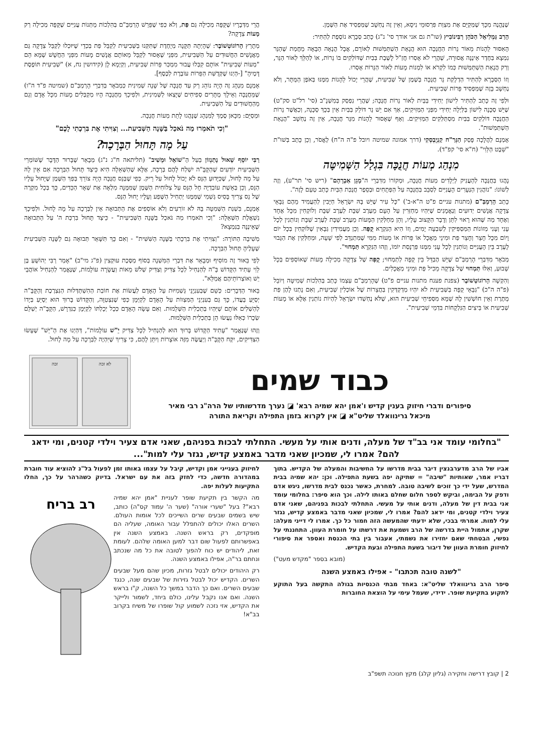שֶׁנֶּהֱנֶה מִכָּךְ שֶׁמְּקַיֵּם אֶת מִצְוַת פִּרְסוּמֵי נִיסָא, וְאֵין זֶה נֶחְשָׁב שֶׁמַּפְסִיד אֶת הַשֶּׁמֶן.
הָרַב גַּמְלִיאֵל הַכֹּהֵן רַבִּינוֹבִיץ (שו"ת גם אני אודך סי' נ"ג) כָּתַב סְבָרָא נוֹסֶפֶת לְהַתִּיר:
הָאִסּוּר לֵהָנוֹת מֵאוֹר נֵרוֹת הַחֲנֻכָּה הוּא הֲנָאַת הַשְׁתַּמְּשׁוּת לְאוֹרָם, אֲבָל הֲנָאָה הַבָּאָה מֵחֲמַת שֶׁהַנֵּר נִמְצָא בַּחֶדֶר אֵינֶנָּה אֲסוּרָה, שֶׁהֲרֵי לֹא אָסְרוּ חֲזַ"ל לָשֶׁבֶת בְּבַיִת שֶׁדּוֹלְקִים בּוֹ נֵרוֹת, אוֹ לְהַלֵּךְ לְאוֹר הַנֵּר, וְרַק הֲנָאַת הַשְׁתַּמְּשׁוּת כְּמוֹ לִקְרֹא אוֹ לִמְנוֹת מָעוֹת לְאוֹר הַנֵּרוֹת אָסְרוּ.
וְזוֹ הַסְּבָרָא לְהַתִּיר הַדְלָקַת נֵר חֲנֻכָּה בְּשֶׁמֶן שֶׁל שְׁבִיעִית, שֶׁהֲרֵי יָכוֹל לֵהָנוֹת מִמֶּנּוּ בְּאֹפֶן הַמֻּתָּר, וְלֹא נֶחְשָׁב בָּזֶה שֶׁמַּפְסִיד פֵּרוֹת שְׁבִיעִית.
וּלְפִי זֶה כָּתַב לְהַתִּיר לִישׁוֹן יְחִידִי בַּבַּיִת לְאוֹר נֵרוֹת חֲנֻכָּה; שֶׁהֲרֵי נִפְסַק בְּמִשְׁנָ"ב (סי' רל"ט סק"ט) שֶׁיֵּשׁ סַכָּנָה לִישׁוֹן בַּלַּיְלָה יְחִידִי מִפְּנֵי הַמַּזִּיקִים, אַךְ אִם יֵשׁ נֵר דּוֹלֵק בַּבַּיִת אֵין בְּכָךְ סַכָּנָה, וְכַאֲשֶׁר נֵרוֹת הַחֲנֻכָּה דּוֹלְקִים בַּבַּיִת מִסְתַּלְּקִים הַמַּזִּיקִים. וְאַף שֶׁאָסוּר לֵהָנוֹת מִנֵּר חֲנֻכָּה, אֵין זֶה נֶחְשָׁב "הֲנָאַת הַשְׁתַּמְּשׁוּת".
אָמְנָם לַהֲלָכָה פָּסַק הַגְּרַ"ח קַנְיֶבְסְקִי (דרך אמונה שמיטה ויובל פ"ה ה"ח) לֶאֱסֹר, וְכֵן כָּתַב בְּשׁוּ"ת "שֵׁבֶט הַלֵּוִי" (ח"א סי' קפ"ד).
מִנְהַג מְעוֹת חֲנֻכָּה בִּגְלַל הַשְּׁמִיטָּה
נָהֲגוּ בַּחֲנֻכָּה לְהַעֲנִיק לַיְלָדִים מְעוֹת חֲנֻכָּה, וּמְקוֹרוֹ מִדִּבְרֵי ה"מָגֵן אַבְרָהָם" (ריש סי' תר"ע), וְזֶה לְשׁוֹנוֹ: "נוֹהֲגִין הַנְּעָרִים הָעֲנִיִּים לְסַבֵּב בַּחֲנֻכָּה עַל הַפְּתָחִים וּבְסֵפֶר חֲנֻכַּת הַבַּיִת כָּתַב טַעַם לָזֶה".
כָּתַב הָרַמְבַּ"ם (מתנות עניים פ"ט ה"א-ב') "כָּל עִיר שֶׁיֵּשׁ בָּהּ יִשְׂרָאֵל חַיָּבִין לְהַעֲמִיד מֵהֶם גַּבָּאֵי צְדָקָה אֲנָשִׁים יְדוּעִים וְנֶאֱמָנִים שֶׁיִּהְיוּ מְחַזְּרִין עַל הָעָם מֵעֶרֶב שַׁבָּת לְעֶרֶב שַׁבָּת וְלוֹקְחִין מִכָּל אֶחָד וְאֶחָד מַה שֶּׁהוּא רָאוּי לִתֵּן וְדָבָר הַקָּצוּב עָלָיו, וְהֵן מְחַלְּקִין הַמָּעוֹת מֵעֶרֶב שַׁבָּת לְעֶרֶב שַׁבָּת וְנוֹתְנִין לְכָל עָנִי וְעָנִי מְזוֹנוֹת הַמַּסְפִּיקִין לְשִׁבְעָה יָמִים, וְזוֹ הִיא הַנִּקְרָא קֻפָּה. וְכֵן מַעֲמִידִין גַּבָּאִין שֶׁלּוֹקְחִין בְּכָל יוֹם וָיוֹם מִכָּל חָצֵר וְחָצֵר פַּת וּמִינֵי מַאֲכָל אוֹ פֵּרוֹת אוֹ מָעוֹת מִמִּי שֶׁמִּתְנַדֵּב לְפִי שָׁעָה, וּמְחַלְּקִין אֶת הַגָּבוּי לָעֶרֶב בֵּין הָעֲנִיִּים וְנוֹתְנִין לְכָל עָנִי מִמֶּנּוּ פַּרְנָסַת יוֹמוֹ, וְזֶהוּ הַנִּקְרָא תַּמְחוּי".
מְבֹאָר מִדִּבְרֵי הָרַמְבַּ"ם שֶׁיֵּשׁ הֶבְדֵּל בֵּין קֻפָּה לְתַמְחוּי; קֻפָּה שֶׁל צְדָקָה מְכִילָה מָעוֹת שֶׁאוֹסְפִים בְּכָל שָׁבוּעַ, וְאִלּוּ תַּמְחוּי שֶׁל צְדָקָה מֵכִיל פַּת וּמִינֵי מַאֲכָלִים.
וְהִקְשָׁה הָרוֹגוֹטְשׁוֹבֶר (צפנת פענח מתנות עניים פ"ט) שֶׁהָרַמְבַּ"ם עַצְמוֹ כָּתַב בְּהִלְכוֹת שְׁמִיטָּה וְיוֹבֵל (פ"ה ה"כ) "גַּבָּאֵי קֻפָּה בַּשְּׁבִיעִית לֹא יִהְיוּ מְדַקְדְּקִין בַּחֲצֵרוֹת שֶׁל אוֹכְלִין שְׁבִיעִית, וְאִם נָתְנוּ לָהֶן פַּת מֻתֶּרֶת וְאֵין חוֹשְׁשִׁין לָהּ שֶׁמָּא מִסְּפִיחֵי שְׁבִיעִית הוּא, שֶׁלֹּא נֶחְשְׁדוּ יִשְׂרָאֵל לִהְיוֹת נוֹתְנִין אֶלָּא אוֹ מָעוֹת שְׁבִיעִית אוֹ בֵּיצִים הַנִּלְקָחוֹת בִּדְמֵי שְׁבִיעִית".
הֲרֵי מִדְּבָרָיו שֶׁקֻּפָּה מְכִילָה גַּם פַּת, וְלֹא כְּפִי שֶׁפֵּרֵשׁ הָרַמְבַּ"ם בְּהִלְכוֹת מַתְּנוֹת עֲנִיִּים שֶׁקֻּפָּה מְכִילָה רַק מָעוֹת צְדָקָה?
מְתָרֵץ הָרוֹגוֹטְשׁוֹבֶר: שֶׁהָיְתָה תַּקָּנָה מְיֻחֶדֶת שֶׁתִּקְּנוּ בַּשְּׁבִיעִית לְקַבֵּל פַּת בְּכְדֵי שֶׁיּוּכְלוּ לְקַבֵּל צְדָקָה גַּם מֵאֲנָשִׁים הַחֲשׁוּדִים עַל הַשְּׁבִיעִית, מִפְּנֵי שֶׁאָסוּר לְקַבֵּל מֵאוֹתָם אֲנָשִׁים מָעוֹת מִפְּנֵי הַחֲשָׁשׁ שֶׁמָּא הֵם "מְעוֹת שְׁבִיעִית" אוֹתָם קִבְּלוּ עֲבוּר מִמְכַּר פֵּרוֹת שְׁבִיעִית, וְקַיְמָא לָן (קידושין נח, א) "שְׁבִיעִית תּוֹפֶסֶת דָּמֶיהָ" [-הַיְנוּ שֶׁקְּדֻשַּׁת הַפֵּרוֹת עוֹבֶרֶת לַכֶּסֶף].
אָמְנָם מִנְהָג זֶה הָיָה נוֹהֵג רַק עַד חֲנֻכָּה שֶׁל שָׁנָה שְׁמִינִית כַּמְבֹאָר בְּדִבְרֵי הָרַמְבַּ"ם (שמיטה פ"ד ה"ו) שֶׁמֵּחֲנֻכָּה וְאֵילָךְ מֻתָּרִים סְפִיחִים שֶׁיָּצְאוּ לַשְּׁמִינִית, וּלְפִיכָךְ מֵחֲנֻכָּה הָיוּ מְקַבְּלִים מָעוֹת מִכָּל אָדָם וְגַם מֵהַחֲשׁוּדִים עַל הַשְּׁבִיעִית.
וּמְסַיֵּם: מִכָּאן סֶמֶךְ לַמִּנְהָג שֶׁנָּהֲגוּ לָתֵת מְעוֹת חֲנֻכָּה.
"וְכִי תֹאמְרוּ מַה נֹּאכַל בַּשָּׁנָה הַשְּׁבִיעִת... וְצִוִּיתִי אֶת בִּרְכָתִי לָכֶם"
עַל מָה תָּחוּל הַבְּרָכָה?
רַבִּי יוֹסֵף שָׁאוּל נָתַנְזוֹן בַּעַל הַ"שׁוֹאֵל וּמֵשִׁיב" (תליתאה ח"ג נ"ג) מְבָאֵר שֶׁבָּרוּר הַדָּבָר שֶׁשּׁוֹמְרֵי הַשְּׁבִיעִית יוֹדְעִים שֶׁהַקָּבָּ"ה יִשְׁלַח לָהֶם בְּרָכָה, אֶלָּא שֶׁהַשְּׁאֵלָה הִיא כֵּיצַד תָּחוּל הַבְּרָכָה אִם אֵין לָהּ עַל מָה לָחוּל, שֶׁכַּיָּדוּעַ הַנֵּס לֹא יָכוֹל לָחוּל עַל רֵיק. כְּפִי שֶׁבְּנֵס חֲנֻכָּה הָיָה צוֹרֵךְ בְּפַךְ הַשֶּׁמֶן שֶׁיָּחוּל עָלָיו הַנֵּס, וְכֵן בְּאֵשֶׁת עוֹבַדְיָה חָל הַנֵּס עַל צְלוֹחִית הַשֶּׁמֶן שֶׁמִּמֶּנָּה מִלְאָה אֶת שְׁאָר הַכֵּדִים, כָּךְ בְּכָל מִקְרֶה שֶׁל נֵס צָרִיךְ בָּסִיס גַּשְׁמִי שֶׁמִּמֶּנּוּ יַתְחִיל הַשֶּׁפַע וְעָלָיו יָחוּל הַנֵּס.
אָמְנָם, בִּשְׁנַת הַשְּׁמִטָּה בָּהּ לֹא זוֹרְעִים וְלֹא אוֹסְפִים אֶת הַתְּבוּאָה אֵין לַבְּרָכָה עַל מָה לָחוּל. וּלְפִיכָךְ נִשְׁאֲלֶת הַשְּׁאֵלָה: "וְכִי תֹאמְרוּ מַה נֹּאכַל בַּשָּׁנָה הַשְּׁבִיעִית" - כֵּיצַד תָּחוּל בִּרְכַּת ה' עַל הַתְּבוּאָה שֶׁאֵינֶנָּה בַּנִּמְצָא?
מְשִׁיבָה הַתּוֹרָה: "וְצִוִּיתִי אֶת בִּרְכָתִי בַּשָּׁנָה הַשִּׁשִּׁית" - וְאִם כָּךְ תִּשָּׁאֵר תְּבוּאָה גַּם לַשָּׁנָה הַשְּׁבִיעִית שֶׁעָלֶיהָ תָּחוּל הַבְּרָכָה.
לְפִי בֵּאוּר זֶה מוֹסִיף וּמְבָאֵר אֶת דִּבְרֵי הַמִּשְׁנָה בְּסוֹף מַסֶּכֶת עוּקְצִין (פ"ג מי"ב) "אָמַר רַבִּי יְהוֹשֻׁעַ בֶּן לֵוִי עָתִיד הַקָּדוֹשׁ בָּ"ה לְהַנְחִיל לְכָל צַדִּיק וְצַדִּיק שְׁלֹשׁ מֵאוֹת וַעֲשָׂרָה עוֹלָמוֹת, שֶׁנֶּאֱמַר לְהַנְחִיל אוֹהֲבַי יֵשׁ וְאוֹצְרוֹתֵיהֶם אֲמַלֵּא".
בֵּאוּר הַדְּבָרִים: כְּשֵׁם שֶׁבְּעִנְיָנֵי גַּשְׁמִיּוּת עַל הָאָדָם לַעֲשׂוֹת אֶת חוֹבַת הַהִשְׁתַּדְּלוּת הַנִּצְרֶכֶת וְהַקָּבָּ"ה יְסַיֵּעַ בַּעֲדוֹ, כָּךְ גַּם בְּעִנְיְנֵי הַמִּצְווֹת עַל הָאָדָם לְקַיְּמָן כְּפִי שֶׁנִּצְטַוָּה, וְהַקָּדוֹשׁ בָּרוּךְ הוּא יְסַיֵּעַ בְּיָדוֹ לְהַשְׁלִים אוֹתָם שֶׁיִּהְיוּ בְּתַכְלִית הַשְּׁלֵמוּת. וְאִם עָשָׂה הָאָדָם כְּכָל יְכָלְתּוֹ לְקַיְּמָן כַּנִּדְרָשׁ, הַקָּבָּ"ה יְשַׁלֵּם שְׂכָרוֹ כְּאִלּוּ נַעֲשׂוּ הֵן בְּתַכְלִית הַשְּׁלֵמוּת.
וְזֶהוּ שֶׁנֶּאֱמַר "עָתִיד הַקָּדוֹשׁ בָּרוּךְ הוּא לְהַנְחִיל לְכָל צַדִּיק יֵ"שׁ עוֹלָמוֹת", דְּהַיְנוּ אֶת הַ"יֵּשׁ" שֶׁעָשׂוּ הַצַּדִּיקִים, יִקַּח הַקָּבָּ"ה וְיַעֲשֶׂה מִזֶּה אוֹצָרוֹת וְיִתֵּן לָהֶם, כִּי צָרִיךְ שֶׁיִּהְיֶה לַבְּרָכָה עַל מָה לָחוּל.
זכה
לא זכה
כבוד שמים
סיפורים ודברי חיזוק בענין קדיש ו'אמן יהא שמיה רבא' ◪ נערך מדרשותיו של הרה"ג רבי מאיר
מיכאל גרינוואלד שליט"א ◪ אין לקרוא בזמן התפילה וקריאת התורה
"בחלומי עומד אני בב"ד של מעלה, ודנים אותי על מעשי. התחלתי לבכות בפניהם, שאני אדם צעיר וילדי קטנים, ומי ידאג להם? אמרו לי, שמכיון שאני מדבר באמצע קדיש, נגזר עלי למות"...
אביו של הרב מדערבנצין דיבר בבית מדרשו על החשיבות והמעלה של הקדיש. בתוך דבריו אמר, שאותיות "שיבה" = שתיקה יפה בשעת התפילה. וכן: יהא שמיה בבית המדרש, שעל ידי כך זוכים לשיבה טובה. למחרת, כאשר נכנס לבית מדרשו, ניגש אדם ודפק על הבימה, וביקש לספר חלום שחלם באותו לילה. וכך הוא סיפר: בחלומי עומד אני בבית דין של מעלה, ודנים אותי על מעשי. התחלתי לבכות בפניהם, שאני אדם צעיר וילדי קטנים, ומי ידאג להם? אמרו לי, שמכיון שאני מדבר באמצע קדיש, נגזר עלי למות. אמרתי בבכי, שלא ידעתי שהמעשה הזה חמור כל כך. אמרו לי דייני מעלה: שקרן, אתמול היית בדרשה של הרב ושמעת את דרשתו על חומרת העוון. התחננתי על נפשי, הבטחתי שאם יחזירו את נשמתי, אעבור בין בתי הכנסת ואספר את סיפורי לחיזוק חומרת העוון של דיבור בשעת התפילה ובעת הקדיש.
(מובא בספר "מקדש מעט")
"לשנה טובה תכתבו" - אפילו באמצע השנה
סיפר הרב גרינוואלד שליט"א: באחד מבתי הכנסיות בגולה התקשה בעל התוקע לתקוע בתקיעת שופר. ידידי, שעמל עימי על הוצאת החוברות
לחיזוק בענייני אמן וקדיש, קיבל על עצמו באותו זמן לפעול בל"נ להוציא עוד חוברת במהדורה חדשה, כדי לחזק בזה את עם ישראל. בדיוק כשהרהר על כך, החלו התקיעות לעלות יפה.
רב בריח
מה הקשר בין תקיעת שופר לעניית "אמן יהא שמיה רבא"? בעל "שערי אורה" (שער ה' עמוד קס"ה) כותב, שיש בשמים שבעים שרים השייכים לכל אומות העולם. השרים האלו יכולים להתפלל עבור האומה, שעליה הם מופקדים, רק בראש השנה. באמצע השנה אין באפשרותם לפעול שום דבר למען האומה שלהם. לעומת זאת, ליהודים יש כוח להפוך לטובה את כל מה שנכתב ונחתם בר"ה, אפילו באמצע השנה.
רק היהודים יכולים לבטל גזרות, מכיון שהם מעל שבעים השרים. הקדיש יכול לבטל גזירות של שבעים שנה, כנגד שבעים השרים. ואם כך הדבר במשך כל השנה, ק"ו בראש השנה. ואם אנו נקבל עלינו, כולם ביחד, לשמור ולייקר את הקדיש, אזי נזכה לשמוע קול שופרו של משיח בקרוב בב"א!
2 | קובץ דרישה וחקירה (גליון קלג) מקץ חנוכה תשפ"ב